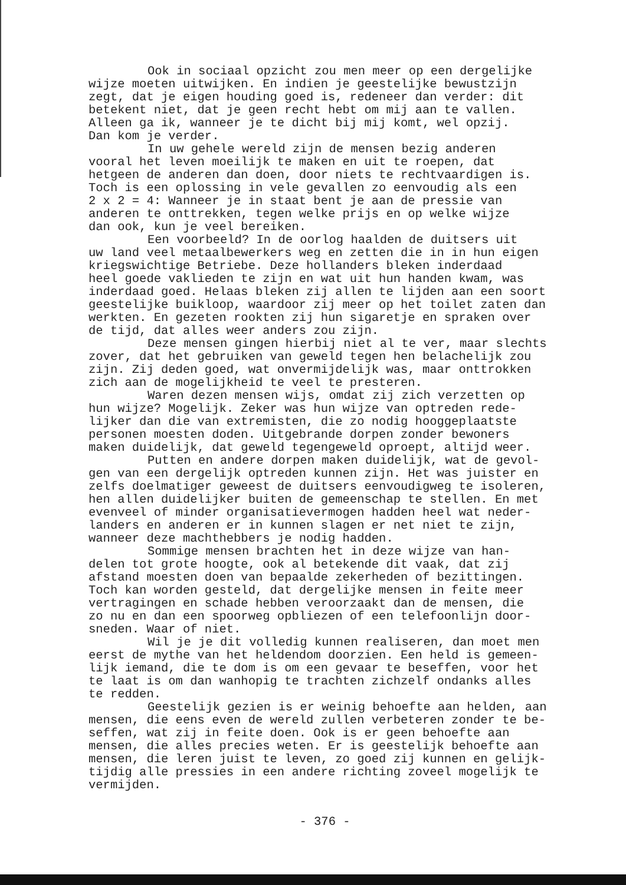Ook in sociaal opzicht zou men meer op een dergelijke wijze moeten uitwijken. En indien je geestelijke bewustzijn zegt, dat je eigen houding goed is, redeneer dan verder: dit betekent niet, dat je geen recht hebt om mij aan te vallen. Alleen ga ik, wanneer je te dicht bij mij komt, wel opzij. Dan kom je verder.
In uw gehele wereld zijn de mensen bezig anderen vooral het leven moeilijk te maken en uit te roepen, dat hetgeen de anderen dan doen, door niets te rechtvaardigen is. Toch is een oplossing in vele gevallen zo eenvoudig als een 2 x 2 = 4: Wanneer je in staat bent je aan de pressie van anderen te onttrekken, tegen welke prijs en op welke wijze dan ook, kun je veel bereiken.
Een voorbeeld? In de oorlog haalden de duitsers uit uw land veel metaalbewerkers weg en zetten die in in hun eigen kriegswichtige Betriebe. Deze hollanders bleken inderdaad heel goede vaklieden te zijn en wat uit hun handen kwam, was inderdaad goed. Helaas bleken zij allen te lijden aan een soort geestelijke buikloop, waardoor zij meer op het toilet zaten dan werkten. En gezeten rookten zij hun sigaretje en spraken over de tijd, dat alles weer anders zou zijn.
Deze mensen gingen hierbij niet al te ver, maar slechts zover, dat het gebruiken van geweld tegen hen belachelijk zou zijn. Zij deden goed, wat onvermijdelijk was, maar onttrokken zich aan de mogelijkheid te veel te presteren.
Waren dezen mensen wijs, omdat zij zich verzetten op hun wijze? Mogelijk. Zeker was hun wijze van optreden rede- lijker dan die van extremisten, die zo nodig hooggeplaatste personen moesten doden. Uitgebrande dorpen zonder bewoners maken duidelijk, dat geweld tegengeweld oproept, altijd weer.
Putten en andere dorpen maken duidelijk, wat de gevol- gen van een dergelijk optreden kunnen zijn. Het was juister en zelfs doelmatiger geweest de duitsers eenvoudigweg te isoleren, hen allen duidelijker buiten de gemeenschap te stellen. En met evenveel of minder organisatievermogen hadden heel wat neder- landers en anderen er in kunnen slagen er net niet te zijn, wanneer deze machthebbers je nodig hadden.
Sommige mensen brachten het in deze wijze van han- delen tot grote hoogte, ook al betekende dit vaak, dat zij afstand moesten doen van bepaalde zekerheden of bezittingen. Toch kan worden gesteld, dat dergelijke mensen in feite meer vertragingen en schade hebben veroorzaakt dan de mensen, die zo nu en dan een spoorweg opbliezen of een telefoonlijn door- sneden. Waar of niet.
Wil je je dit volledig kunnen realiseren, dan moet men eerst de mythe van het heldendom doorzien. Een held is gemeen- lijk iemand, die te dom is om een gevaar te beseffen, voor het te laat is om dan wanhopig te trachten zichzelf ondanks alles te redden.
Geestelijk gezien is er weinig behoefte aan helden, aan mensen, die eens even de wereld zullen verbeteren zonder te be- seffen, wat zij in feite doen. Ook is er geen behoefte aan mensen, die alles precies weten. Er is geestelijk behoefte aan mensen, die leren juist te leven, zo goed zij kunnen en gelijk- tijdig alle pressies in een andere richting zoveel mogelijk te vermijden.
- 376 -